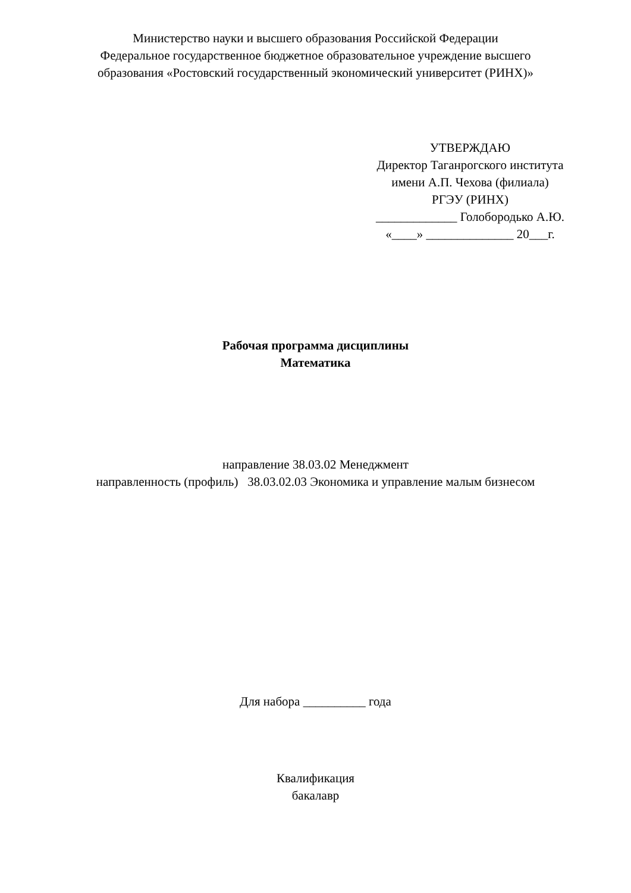Министерство науки и высшего образования Российской Федерации
Федеральное государственное бюджетное образовательное учреждение высшего
образования «Ростовский государственный экономический университет (РИНХ)»
УТВЕРЖДАЮ
Директор Таганрогского института
имени А.П. Чехова (филиала)
РГЭУ (РИНХ)
_____________ Голобородько А.Ю.
«____» ______________ 20___г.
Рабочая программа дисциплины
Математика
направление 38.03.02 Менеджмент
направленность (профиль) 38.03.02.03 Экономика и управление малым бизнесом
Для набора __________ года
Квалификация
бакалавр